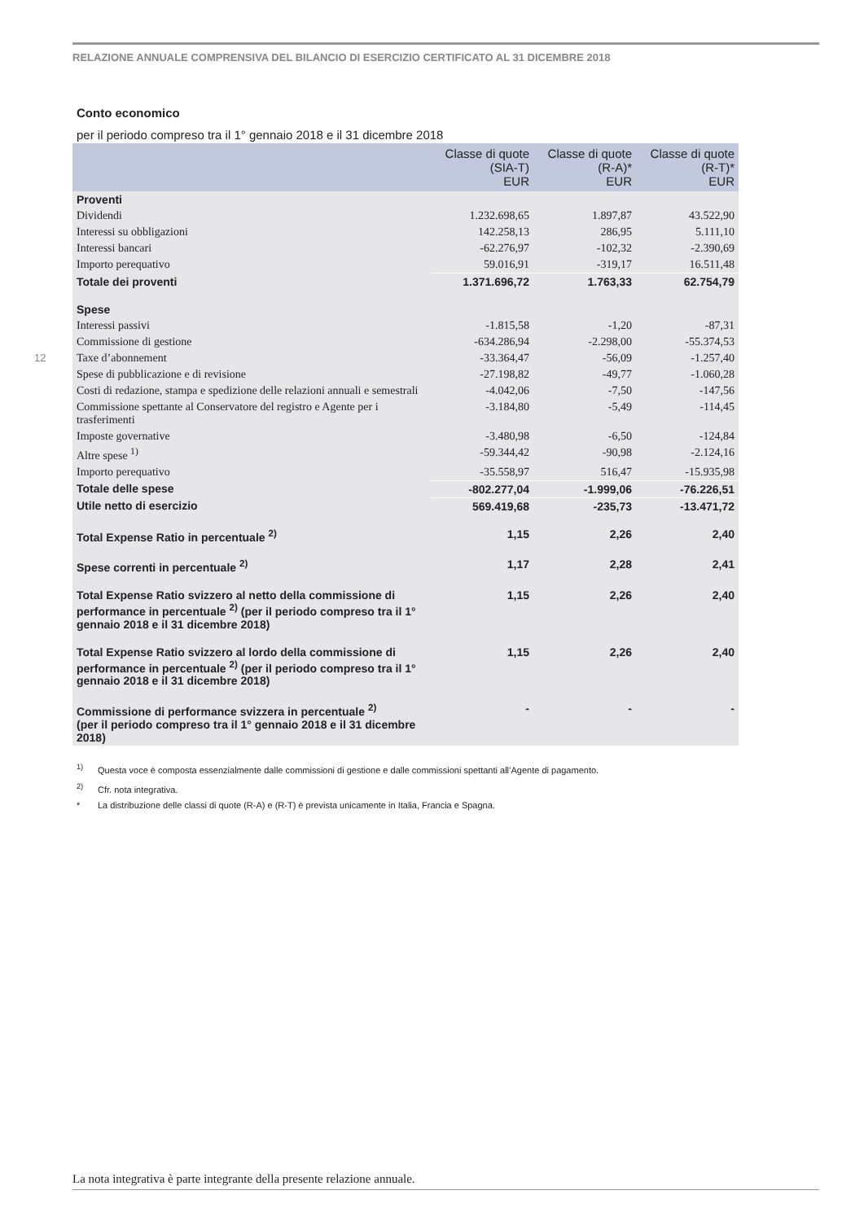RELAZIONE ANNUALE COMPRENSIVA DEL BILANCIO DI ESERCIZIO CERTIFICATO AL 31 DICEMBRE 2018
12
Conto economico
per il periodo compreso tra il 1° gennaio 2018 e il 31 dicembre 2018
| | Classe di quote (SIA-T) EUR | Classe di quote (R-A)* EUR | Classe di quote (R-T)* EUR |
| --- | --- | --- | --- |
| Proventi | | | |
| Dividendi | 1.232.698,65 | 1.897,87 | 43.522,90 |
| Interessi su obbligazioni | 142.258,13 | 286,95 | 5.111,10 |
| Interessi bancari | -62.276,97 | -102,32 | -2.390,69 |
| Importo perequativo | 59.016,91 | -319,17 | 16.511,48 |
| Totale dei proventi | 1.371.696,72 | 1.763,33 | 62.754,79 |
| Spese | | | |
| Interessi passivi | -1.815,58 | -1,20 | -87,31 |
| Commissione di gestione | -634.286,94 | -2.298,00 | -55.374,53 |
| Taxe d’abonnement | -33.364,47 | -56,09 | -1.257,40 |
| Spese di pubblicazione e di revisione | -27.198,82 | -49,77 | -1.060,28 |
| Costi di redazione, stampa e spedizione delle relazioni annuali e semestrali | -4.042,06 | -7,50 | -147,56 |
| Commissione spettante al Conservatore del registro e Agente per i trasferimenti | -3.184,80 | -5,49 | -114,45 |
| Imposte governative | -3.480,98 | -6,50 | -124,84 |
| Altre spese <sup>1)</sup> | -59.344,42 | -90,98 | -2.124,16 |
| Importo perequativo | -35.558,97 | 516,47 | -15.935,98 |
| Totale delle spese | -802.277,04 | -1.999,06 | -76.226,51 |
| Utile netto di esercizio | 569.419,68 | -235,73 | -13.471,72 |
| Total Expense Ratio in percentuale <sup>2)</sup> | 1,15 | 2,26 | 2,40 |
| Spese correnti in percentuale <sup>2)</sup> | 1,17 | 2,28 | 2,41 |
| Total Expense Ratio svizzero al netto della commissione di performance in percentuale <sup>2)</sup> (per il periodo compreso tra il 1° gennaio 2018 e il 31 dicembre 2018) | 1,15 | 2,26 | 2,40 |
| Total Expense Ratio svizzero al lordo della commissione di performance in percentuale <sup>2)</sup> (per il periodo compreso tra il 1° gennaio 2018 e il 31 dicembre 2018) | 1,15 | 2,26 | 2,40 |
| Commissione di performance svizzera in percentuale <sup>2)</sup> (per il periodo compreso tra il 1° gennaio 2018 e il 31 dicembre 2018) | - | - | - |
<sup>1)</sup> Questa voce è composta essenzialmente dalle commissioni di gestione e dalle commissioni spettanti all’Agente di pagamento.
<sup>2)</sup> Cfr. nota integrativa.
* La distribuzione delle classi di quote (R-A) e (R-T) è prevista unicamente in Italia, Francia e Spagna.
La nota integrativa è parte integrante della presente relazione annuale.